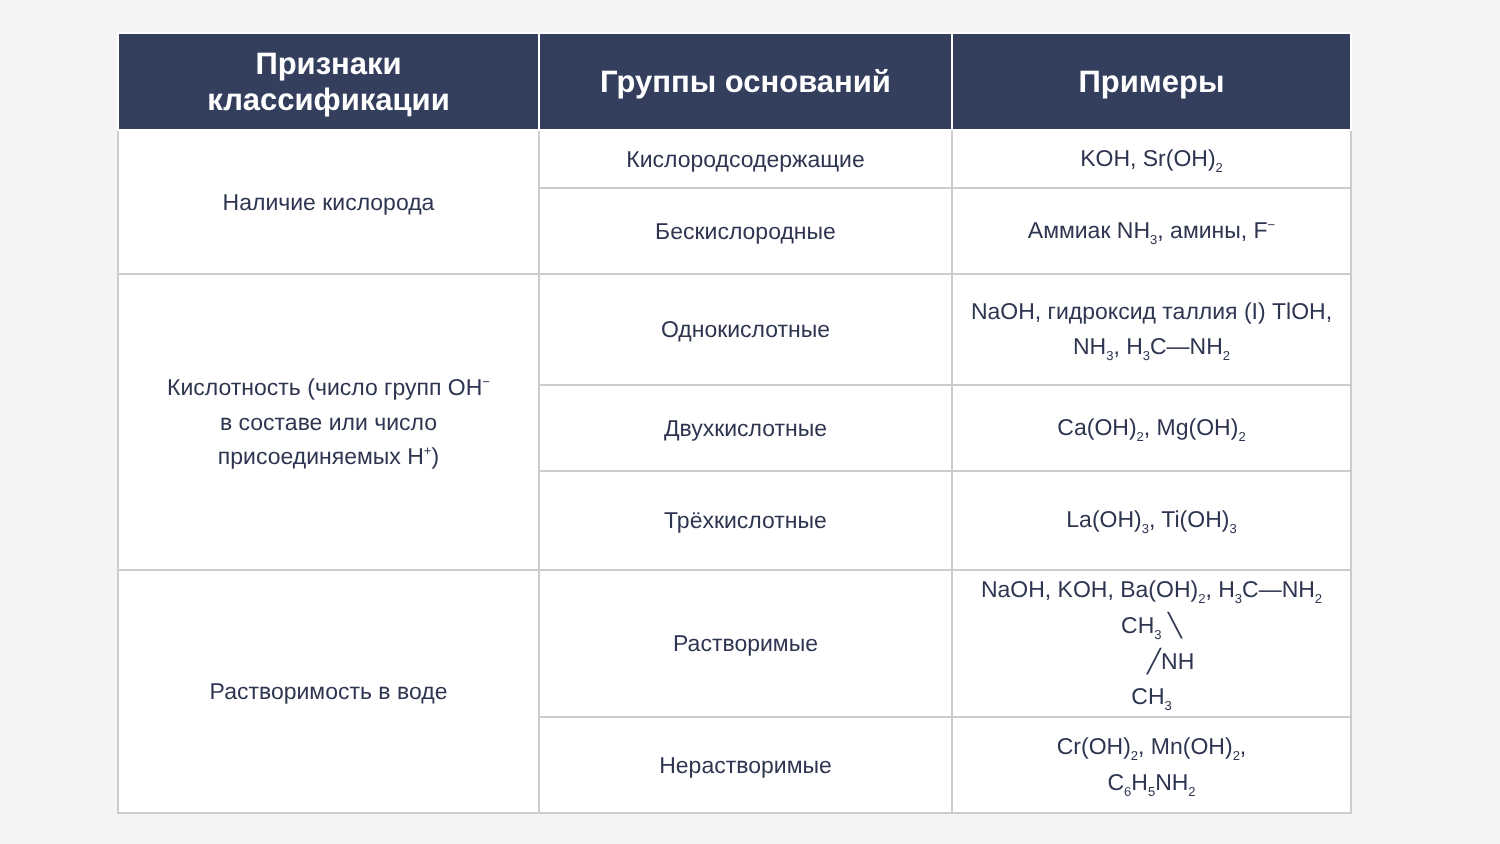| Признаки классификации | Группы оснований | Примеры |
| --- | --- | --- |
| Наличие кислорода | Кислородсодержащие | KOH, Sr(OH)<sub>2</sub> |
| | Бескислородные | Аммиак NH<sub>3</sub>, амины, F<sup>−</sup> |
| Кислотность (число групп OH<sup>−</sup> в составе или число присоединяемых H<sup>+</sup>) | Однокислотные | NaOH, гидроксид таллия (I) TlOH, NH<sub>3</sub>, H<sub>3</sub>C—NH<sub>2</sub> |
| | Двухкислотные | Ca(OH)<sub>2</sub>, Mg(OH)<sub>2</sub> |
| | Трёхкислотные | La(OH)<sub>3</sub>, Ti(OH)<sub>3</sub> |
| Растворимость в воде | Растворимые | NaOH, KOH, Ba(OH)<sub>2</sub>, H<sub>3</sub>C—NH<sub>2</sub> CH<sub>3</sub> ╲ ╱NH CH<sub>3</sub> |
| | Нерастворимые | Cr(OH)<sub>2</sub>, Mn(OH)<sub>2</sub>, C<sub>6</sub>H<sub>5</sub>NH<sub>2</sub> |